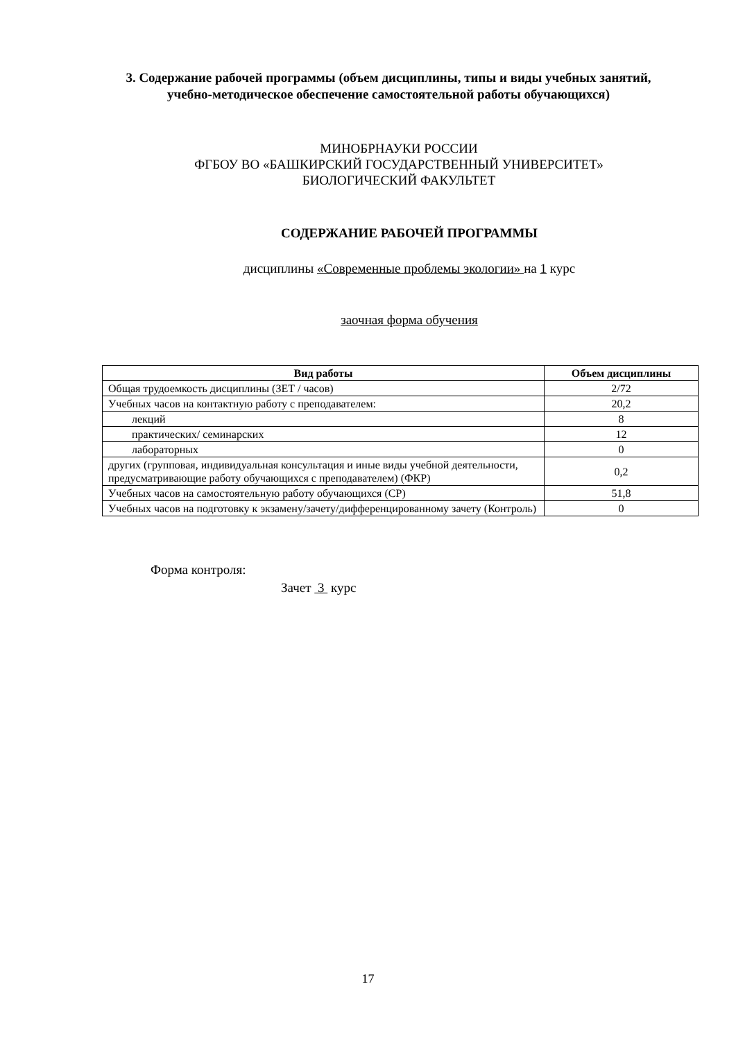3. Содержание рабочей программы (объем дисциплины, типы и виды учебных занятий, учебно-методическое обеспечение самостоятельной работы обучающихся)
МИНОБРНАУКИ РОССИИ
ФГБОУ ВО «БАШКИРСКИЙ ГОСУДАРСТВЕННЫЙ УНИВЕРСИТЕТ»
БИОЛОГИЧЕСКИЙ ФАКУЛЬТЕТ
СОДЕРЖАНИЕ РАБОЧЕЙ ПРОГРАММЫ
дисциплины «Современные проблемы экологии» на 1 курс
заочная форма обучения
| Вид работы | Объем дисциплины |
| --- | --- |
| Общая трудоемкость дисциплины (ЗЕТ / часов) | 2/72 |
| Учебных часов на контактную работу с преподавателем: | 20,2 |
| лекций | 8 |
| практических/ семинарских | 12 |
| лабораторных | 0 |
| других (групповая, индивидуальная консультация и иные виды учебной деятельности, предусматривающие работу обучающихся с преподавателем) (ФКР) | 0,2 |
| Учебных часов на самостоятельную работу обучающихся (СР) | 51,8 |
| Учебных часов на подготовку к экзамену/зачету/дифференцированному зачету (Контроль) | 0 |
Форма контроля:
Зачет 3 курс
17